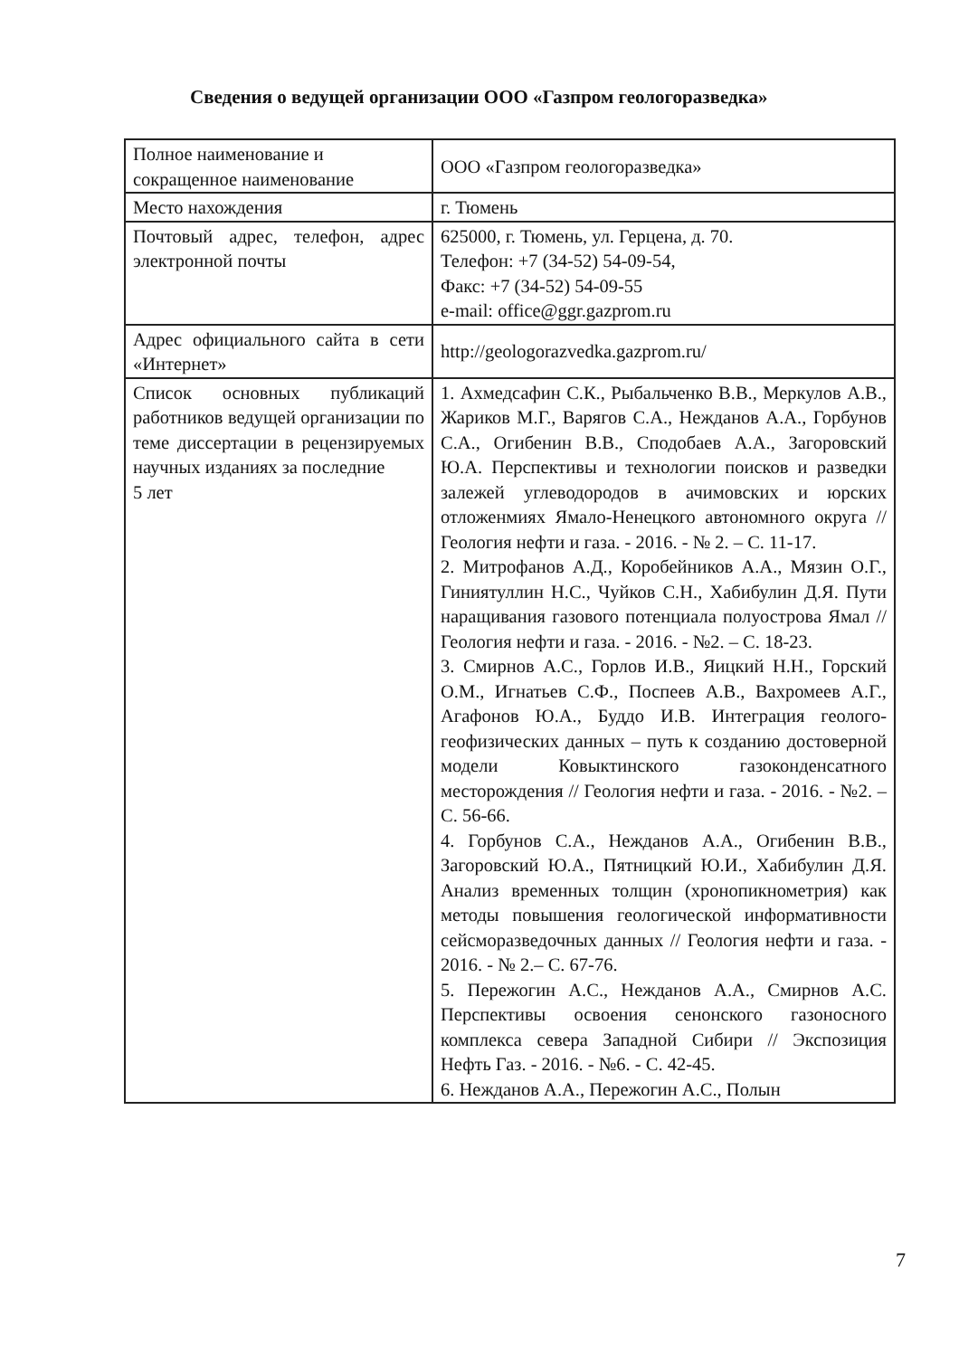Сведения о ведущей организации ООО «Газпром геологоразведка»
| Полное наименование и сокращенное наименование | ООО «Газпром геологоразведка» |
| Место нахождения | г. Тюмень |
| Почтовый адрес, телефон, адрес электронной почты | 625000, г. Тюмень, ул. Герцена, д. 70. Телефон: +7 (34-52) 54-09-54, Факс: +7 (34-52) 54-09-55 e-mail: office@ggr.gazprom.ru |
| Адрес официального сайта в сети «Интернет» | http://geologorazvedka.gazprom.ru/ |
| Список основных публикаций работников ведущей организации по теме диссертации в рецензируемых научных изданиях за последние 5 лет | 1. Ахмедсафин С.К., Рыбальченко В.В., Меркулов А.В., Жариков М.Г., Варягов С.А., Нежданов А.А., Горбунов С.А., Огибенин В.В., Сподобаев А.А., Загоровский Ю.А. Перспективы и технологии поисков и разведки залежей углеводородов в ачимовских и юрских отложенмиях Ямало-Ненецкого автономного округа // Геология нефти и газа. - 2016. - № 2. – С. 11-17. 2. Митрофанов А.Д., Коробейников А.А., Мязин О.Г., Гиниятуллин Н.С., Чуйков С.Н., Хабибулин Д.Я. Пути наращивания газового потенциала полуострова Ямал // Геология нефти и газа. - 2016. - №2. – С. 18-23. 3. Смирнов А.С., Горлов И.В., Яицкий Н.Н., Горский О.М., Игнатьев С.Ф., Поспеев А.В., Вахромеев А.Г., Агафонов Ю.А., Буддо И.В. Интеграция геолого-геофизических данных – путь к созданию достоверной модели Ковыктинского газоконденсатного месторождения // Геология нефти и газа. - 2016. - №2. – С. 56-66. 4. Горбунов С.А., Нежданов А.А., Огибенин В.В., Загоровский Ю.А., Пятницкий Ю.И., Хабибулин Д.Я. Анализ временных толщин (хронопикнометрия) как методы повышения геологической информативности сейсморазведочных данных // Геология нефти и газа. - 2016. - № 2.– С. 67-76. 5. Пережогин А.С., Нежданов А.А., Смирнов А.С. Перспективы освоения сенонского газоносного комплекса севера Западной Сибири // Экспозиция Нефть Газ. - 2016. - №6. - С. 42-45. 6. Нежданов А.А., Пережогин А.С., Полын |
7